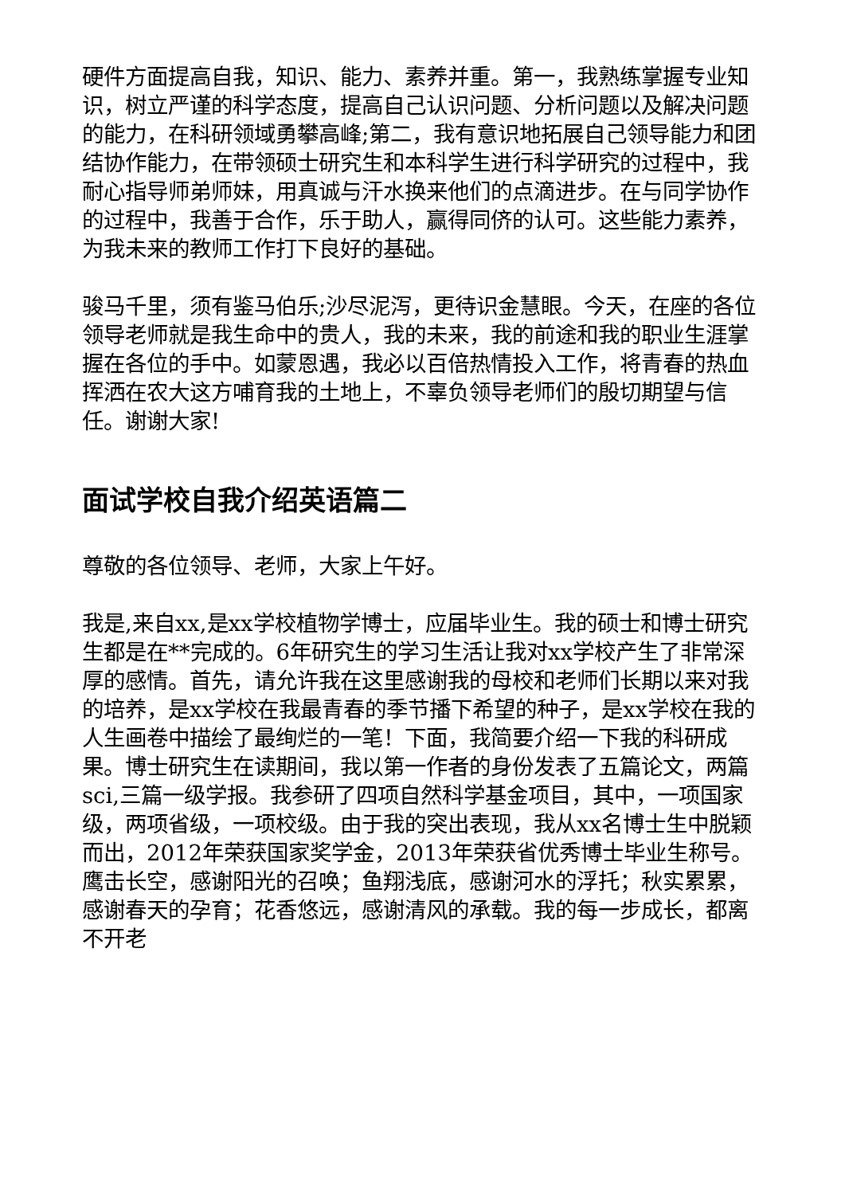硬件方面提高自我，知识、能力、素养并重。第一，我熟练掌握专业知识，树立严谨的科学态度，提高自己认识问题、分析问题以及解决问题的能力，在科研领域勇攀高峰;第二，我有意识地拓展自己领导能力和团结协作能力，在带领硕士研究生和本科学生进行科学研究的过程中，我耐心指导师弟师妹，用真诚与汗水换来他们的点滴进步。在与同学协作的过程中，我善于合作，乐于助人，赢得同侪的认可。这些能力素养，为我未来的教师工作打下良好的基础。
骏马千里，须有鉴马伯乐;沙尽泥泻，更待识金慧眼。今天，在座的各位领导老师就是我生命中的贵人，我的未来，我的前途和我的职业生涯掌握在各位的手中。如蒙恩遇，我必以百倍热情投入工作，将青春的热血挥洒在农大这方哺育我的土地上，不辜负领导老师们的殷切期望与信任。谢谢大家!
面试学校自我介绍英语篇二
尊敬的各位领导、老师，大家上午好。
我是,来自xx,是xx学校植物学博士，应届毕业生。我的硕士和博士研究生都是在**完成的。6年研究生的学习生活让我对xx学校产生了非常深厚的感情。首先，请允许我在这里感谢我的母校和老师们长期以来对我的培养，是xx学校在我最青春的季节播下希望的种子，是xx学校在我的人生画卷中描绘了最绚烂的一笔！下面，我简要介绍一下我的科研成果。博士研究生在读期间，我以第一作者的身份发表了五篇论文，两篇sci,三篇一级学报。我参研了四项自然科学基金项目，其中，一项国家级，两项省级，一项校级。由于我的突出表现，我从xx名博士生中脱颖而出，2012年荣获国家奖学金，2013年荣获省优秀博士毕业生称号。鹰击长空，感谢阳光的召唤；鱼翔浅底，感谢河水的浮托；秋实累累，感谢春天的孕育；花香悠远，感谢清风的承载。我的每一步成长，都离不开老